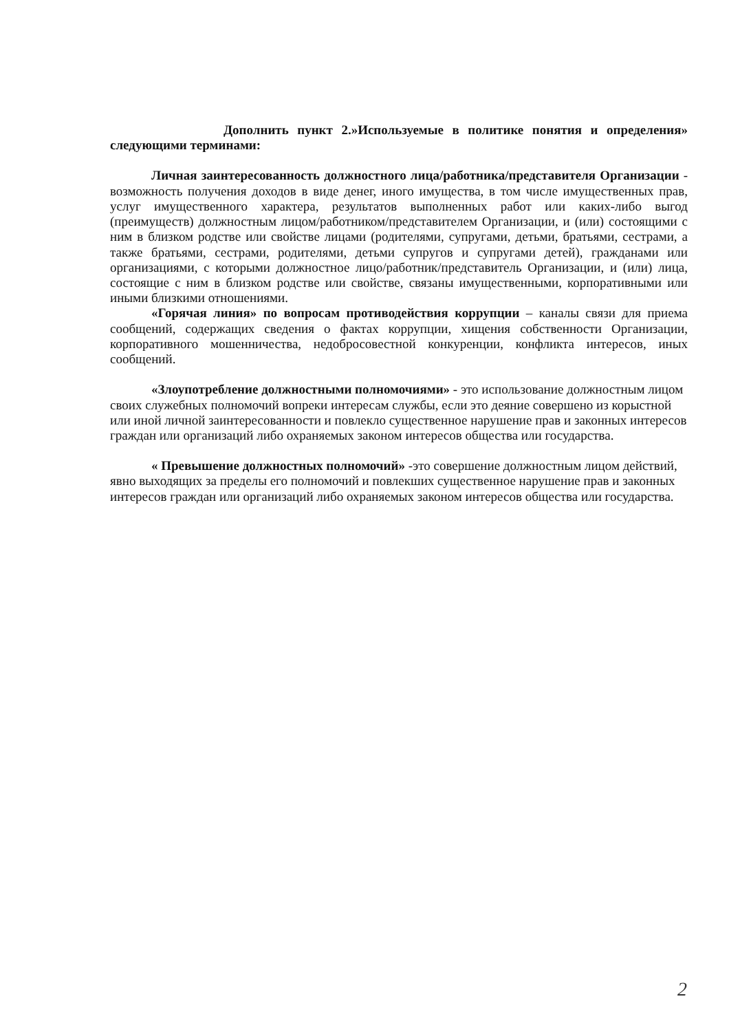Дополнить пункт 2.»Используемые в политике понятия и определения» следующими терминами:
Личная заинтересованность должностного лица/работника/представителя Организации - возможность получения доходов в виде денег, иного имущества, в том числе имущественных прав, услуг имущественного характера, результатов выполненных работ или каких-либо выгод (преимуществ) должностным лицом/работником/представителем Организации, и (или) состоящими с ним в близком родстве или свойстве лицами (родителями, супругами, детьми, братьями, сестрами, а также братьями, сестрами, родителями, детьми супругов и супругами детей), гражданами или организациями, с которыми должностное лицо/работник/представитель Организации, и (или) лица, состоящие с ним в близком родстве или свойстве, связаны имущественными, корпоративными или иными близкими отношениями.
«Горячая линия» по вопросам противодействия коррупции – каналы связи для приема сообщений, содержащих сведения о фактах коррупции, хищения собственности Организации, корпоративного мошенничества, недобросовестной конкуренции, конфликта интересов, иных сообщений.
«Злоупотребление должностными полномочиями» - это использование должностным лицом своих служебных полномочий вопреки интересам службы, если это деяние совершено из корыстной или иной личной заинтересованности и повлекло существенное нарушение прав и законных интересов граждан или организаций либо охраняемых законом интересов общества или государства.
« Превышение должностных полномочий» -это совершение должностным лицом действий, явно выходящих за пределы его полномочий и повлекших существенное нарушение прав и законных интересов граждан или организаций либо охраняемых законом интересов общества или государства.
2